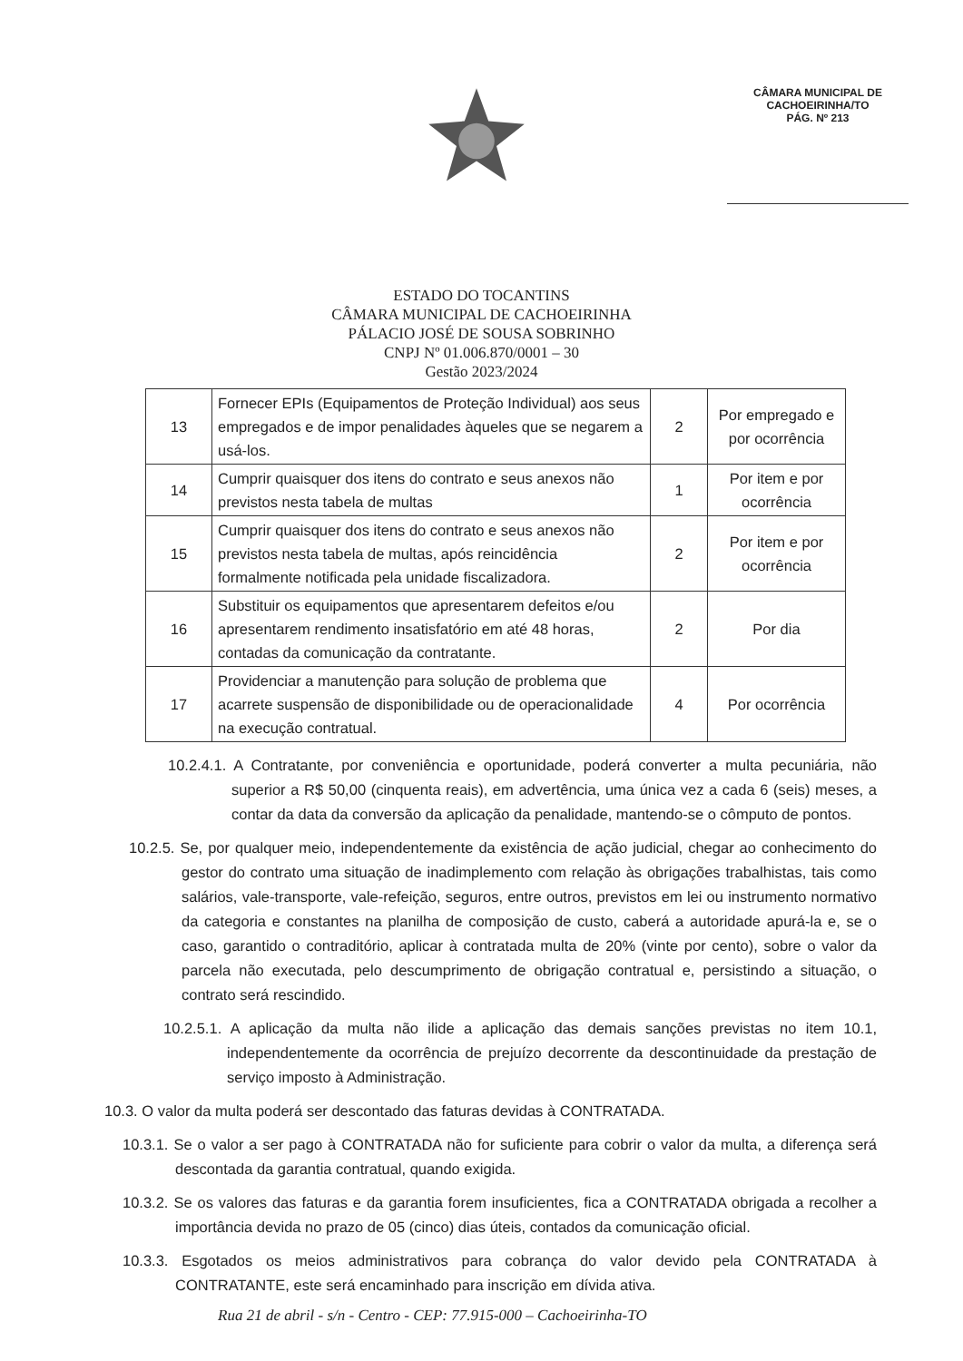CÂMARA MUNICIPAL DE
CACHOEIRINHA/TO
PÁG. Nº 213
ESTADO DO TOCANTINS
CÂMARA MUNICIPAL DE CACHOEIRINHA
PÁLACIO JOSÉ DE SOUSA SOBRINHO
CNPJ Nº 01.006.870/0001 – 30
Gestão 2023/2024
| 13 | Fornecer EPIs (Equipamentos de Proteção Individual) aos seus empregados e de impor penalidades àqueles que se negarem a usá-los. | 2 | Por empregado e por ocorrência |
| 14 | Cumprir quaisquer dos itens do contrato e seus anexos não previstos nesta tabela de multas | 1 | Por item e por ocorrência |
| 15 | Cumprir quaisquer dos itens do contrato e seus anexos não previstos nesta tabela de multas, após reincidência formalmente notificada pela unidade fiscalizadora. | 2 | Por item e por ocorrência |
| 16 | Substituir os equipamentos que apresentarem defeitos e/ou apresentarem rendimento insatisfatório em até 48 horas, contadas da comunicação da contratante. | 2 | Por dia |
| 17 | Providenciar a manutenção para solução de problema que acarrete suspensão de disponibilidade ou de operacionalidade na execução contratual. | 4 | Por ocorrência |
10.2.4.1. A Contratante, por conveniência e oportunidade, poderá converter a multa pecuniária, não superior a R$ 50,00 (cinquenta reais), em advertência, uma única vez a cada 6 (seis) meses, a contar da data da conversão da aplicação da penalidade, mantendo-se o cômputo de pontos.
10.2.5. Se, por qualquer meio, independentemente da existência de ação judicial, chegar ao conhecimento do gestor do contrato uma situação de inadimplemento com relação às obrigações trabalhistas, tais como salários, vale-transporte, vale-refeição, seguros, entre outros, previstos em lei ou instrumento normativo da categoria e constantes na planilha de composição de custo, caberá a autoridade apurá-la e, se o caso, garantido o contraditório, aplicar à contratada multa de 20% (vinte por cento), sobre o valor da parcela não executada, pelo descumprimento de obrigação contratual e, persistindo a situação, o contrato será rescindido.
10.2.5.1. A aplicação da multa não ilide a aplicação das demais sanções previstas no item 10.1, independentemente da ocorrência de prejuízo decorrente da descontinuidade da prestação de serviço imposto à Administração.
10.3. O valor da multa poderá ser descontado das faturas devidas à CONTRATADA.
10.3.1. Se o valor a ser pago à CONTRATADA não for suficiente para cobrir o valor da multa, a diferença será descontada da garantia contratual, quando exigida.
10.3.2. Se os valores das faturas e da garantia forem insuficientes, fica a CONTRATADA obrigada a recolher a importância devida no prazo de 05 (cinco) dias úteis, contados da comunicação oficial.
10.3.3. Esgotados os meios administrativos para cobrança do valor devido pela CONTRATADA à CONTRATANTE, este será encaminhado para inscrição em dívida ativa.
Rua 21 de abril - s/n - Centro - CEP: 77.915-000 – Cachoeirinha-TO